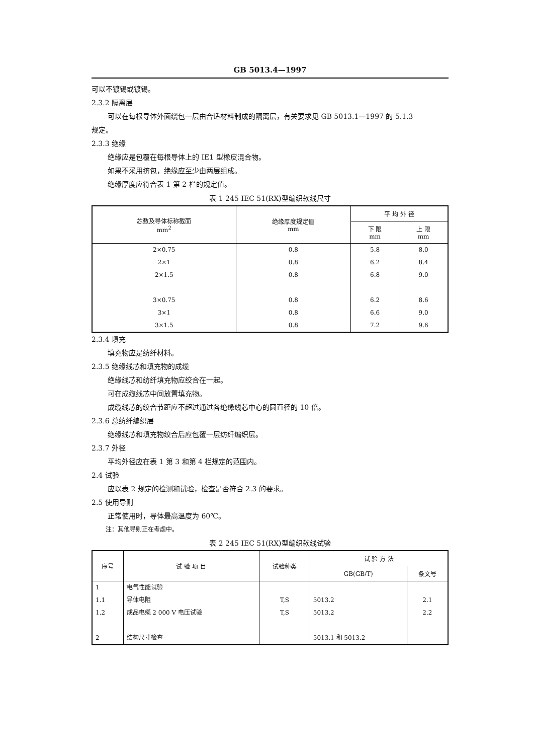GB 5013.4—1997
可以不镀锡或镀锡。
2.3.2 隔离层
可以在每根导体外面绕包一层由合适材料制成的隔离层，有关要求见 GB 5013.1—1997 的 5.1.3
规定。
2.3.3 绝缘
绝缘应是包覆在每根导体上的 IE1 型橡皮混合物。
如果不采用挤包，绝缘应至少由两层组成。
绝缘厚度应符合表 1 第 2 栏的规定值。
表 1 245 IEC 51(RX)型编织软线尺寸
| 芯数及导体标称截面 mm<sup>2</sup> | 绝缘厚度规定值 mm | 平 均 外 径 | |
| --- | --- | --- | --- |
| | | 下 限 mm | 上 限 mm |
| 2×0.75 | 0.8 | 5.8 | 8.0 |
| 2×1 | 0.8 | 6.2 | 8.4 |
| 2×1.5 | 0.8 | 6.8 | 9.0 |
| 3×0.75 | 0.8 | 6.2 | 8.6 |
| 3×1 | 0.8 | 6.6 | 9.0 |
| 3×1.5 | 0.8 | 7.2 | 9.6 |
2.3.4 填充
填充物应是纺纤材料。
2.3.5 绝缘线芯和填充物的成缆
绝缘线芯和纺纤填充物应绞合在一起。
可在成缆线芯中间放置填充物。
成缆线芯的绞合节距应不超过通过各绝缘线芯中心的圆直径的 10 倍。
2.3.6 总纺纤编织层
绝缘线芯和填充物绞合后应包覆一层纺纤编织层。
2.3.7 外径
平均外径应在表 1 第 3 和第 4 栏规定的范围内。
2.4 试验
应以表 2 规定的检测和试验，检查是否符合 2.3 的要求。
2.5 使用导则
正常使用时，导体最高温度为 60℃。
注：其他导则正在考虑中。
表 2 245 IEC 51(RX)型编织软线试验
| 序号 | 试 验 项 目 | 试验种类 | 试 验 方 法 | |
| --- | --- | --- | --- | --- |
| | | | GB(GB/T) | 条文号 |
| 1 | 电气性能试验 | | | |
| 1.1 | 导体电阻 | T,S | 5013.2 | 2.1 |
| 1.2 | 成品电缆 2 000 V 电压试验 | T,S | 5013.2 | 2.2 |
| 2 | 结构尺寸检查 | | 5013.1 和 5013.2 | |